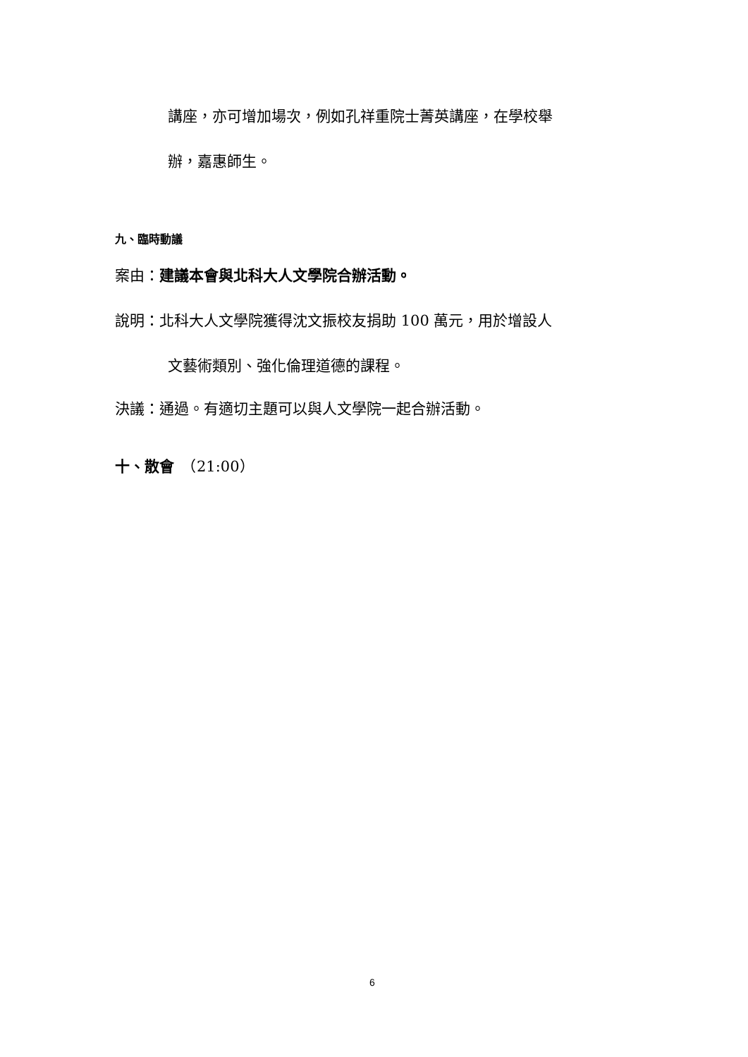講座，亦可增加場次，例如孔祥重院士菁英講座，在學校舉
辦，嘉惠師生。
九、臨時動議
案由：建議本會與北科大人文學院合辦活動。
說明：北科大人文學院獲得沈文振校友捐助 100 萬元，用於增設人
文藝術類別、強化倫理道德的課程。
決議：通過。有適切主題可以與人文學院一起合辦活動。
十、散會　（21:00）
6